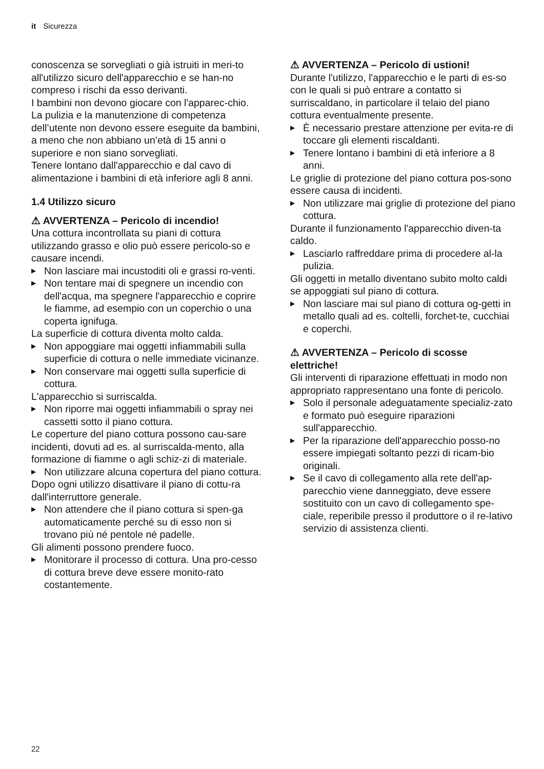it Sicurezza
conoscenza se sorvegliati o già istruiti in meri-to all'utilizzo sicuro dell'apparecchio e se han-no compreso i rischi da esso derivanti.
I bambini non devono giocare con l'apparec-chio.
La pulizia e la manutenzione di competenza dell’utente non devono essere eseguite da bambini, a meno che non abbiano un’età di 15 anni o superiore e non siano sorvegliati.
Tenere lontano dall'apparecchio e dal cavo di alimentazione i bambini di età inferiore agli 8 anni.
1.4 Utilizzo sicuro
⚠ AVVERTENZA – Pericolo di incendio!
Una cottura incontrollata su piani di cottura utilizzando grasso e olio può essere pericolo-so e causare incendi.
▶ Non lasciare mai incustoditi oli e grassi ro-venti.
▶ Non tentare mai di spegnere un incendio con dell'acqua, ma spegnere l'apparecchio e coprire le fiamme, ad esempio con un coperchio o una coperta ignifuga.
La superficie di cottura diventa molto calda.
▶ Non appoggiare mai oggetti infiammabili sulla superficie di cottura o nelle immediate vicinanze.
▶ Non conservare mai oggetti sulla superficie di cottura.
L'apparecchio si surriscalda.
▶ Non riporre mai oggetti infiammabili o spray nei cassetti sotto il piano cottura.
Le coperture del piano cottura possono cau-sare incidenti, dovuti ad es. al surriscalda-mento, alla formazione di fiamme o agli schiz-zi di materiale.
▶ Non utilizzare alcuna copertura del piano cottura.
Dopo ogni utilizzo disattivare il piano di cottu-ra dall'interruttore generale.
▶ Non attendere che il piano cottura si spen-ga automaticamente perché su di esso non si trovano più né pentole né padelle.
Gli alimenti possono prendere fuoco.
▶ Monitorare il processo di cottura. Una pro-cesso di cottura breve deve essere monito-rato costantemente.
⚠ AVVERTENZA – Pericolo di ustioni!
Durante l'utilizzo, l'apparecchio e le parti di es-so con le quali si può entrare a contatto si surriscaldano, in particolare il telaio del piano cottura eventualmente presente.
▶ È necessario prestare attenzione per evita-re di toccare gli elementi riscaldanti.
▶ Tenere lontano i bambini di età inferiore a 8 anni.
Le griglie di protezione del piano cottura pos-sono essere causa di incidenti.
▶ Non utilizzare mai griglie di protezione del piano cottura.
Durante il funzionamento l'apparecchio diven-ta caldo.
▶ Lasciarlo raffreddare prima di procedere al-la pulizia.
Gli oggetti in metallo diventano subito molto caldi se appoggiati sul piano di cottura.
▶ Non lasciare mai sul piano di cottura og-getti in metallo quali ad es. coltelli, forchet-te, cucchiai e coperchi.
⚠ AVVERTENZA – Pericolo di scosse elettriche!
Gli interventi di riparazione effettuati in modo non appropriato rappresentano una fonte di pericolo.
▶ Solo il personale adeguatamente specializ-zato e formato può eseguire riparazioni sull'apparecchio.
▶ Per la riparazione dell'apparecchio posso-no essere impiegati soltanto pezzi di ricam-bio originali.
▶ Se il cavo di collegamento alla rete dell'ap-parecchio viene danneggiato, deve essere sostituito con un cavo di collegamento spe-ciale, reperibile presso il produttore o il re-lativo servizio di assistenza clienti.
22